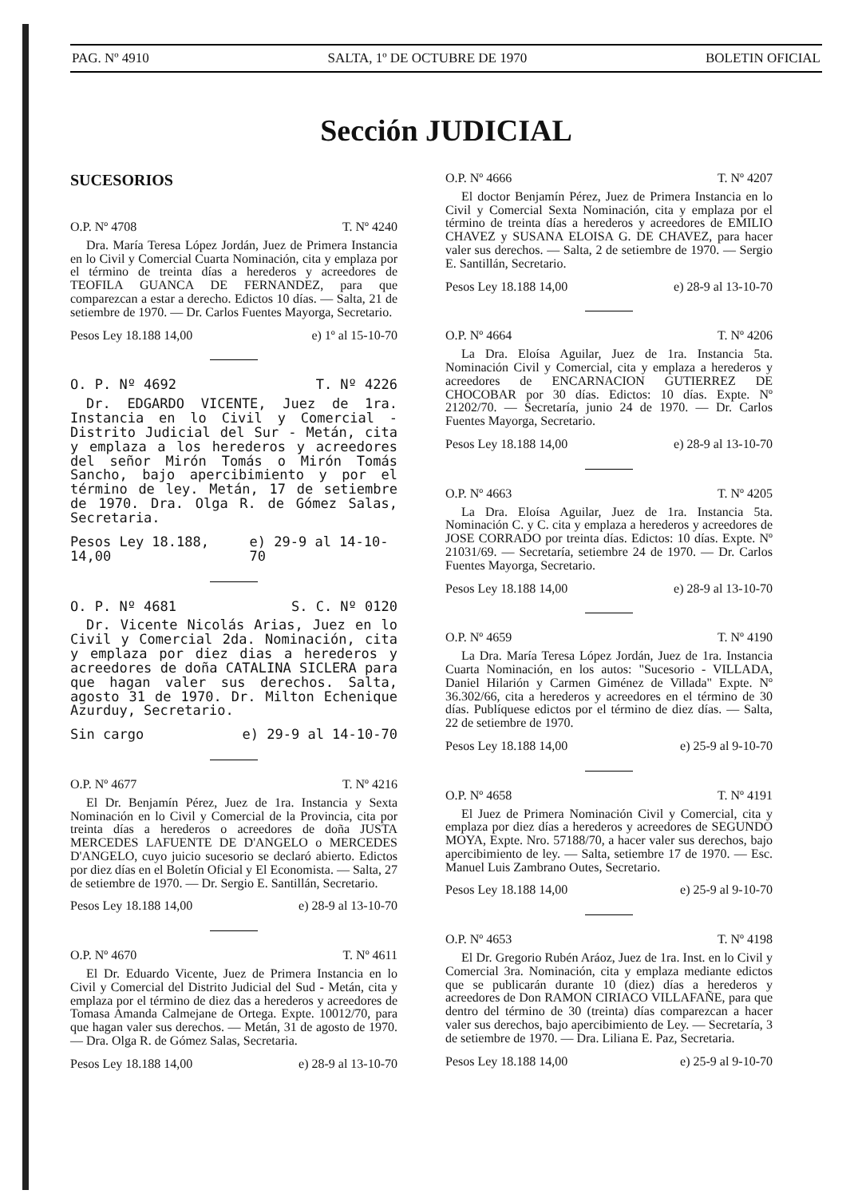PAG. Nº 4910 SALTA, 1º DE OCTUBRE DE 1970 BOLETIN OFICIAL
Sección JUDICIAL
SUCESORIOS
O.P. Nº 4708 T. Nº 4240
Dra. María Teresa López Jordán, Juez de Primera Instancia en lo Civil y Comercial Cuarta Nominación, cita y emplaza por el término de treinta días a herederos y acreedores de TEOFILA GUANCA DE FERNANDEZ, para que comparezcan a estar a derecho. Edictos 10 días. — Salta, 21 de setiembre de 1970. — Dr. Carlos Fuentes Mayorga, Secretario.
Pesos Ley 18.188 14,00 e) 1º al 15-10-70
O. P. Nº 4692 T. Nº 4226
Dr. EDGARDO VICENTE, Juez de 1ra. Instancia en lo Civil y Comercial - Distrito Judicial del Sur - Metán, cita y emplaza a los herederos y acreedores del señor Mirón Tomás o Mirón Tomás Sancho, bajo apercibimiento y por el término de ley. Metán, 17 de setiembre de 1970. Dra. Olga R. de Gómez Salas, Secretaria.
Pesos Ley 18.188, 14,00 e) 29-9 al 14-10-70
O. P. Nº 4681 S. C. Nº 0120
Dr. Vicente Nicolás Arias, Juez en lo Civil y Comercial 2da. Nominación, cita y emplaza por diez dias a herederos y acreedores de doña CATALINA SICLERA para que hagan valer sus derechos. Salta, agosto 31 de 1970. Dr. Milton Echenique Azurduy, Secretario.
Sin cargo e) 29-9 al 14-10-70
O.P. Nº 4677 T. Nº 4216
El Dr. Benjamín Pérez, Juez de 1ra. Instancia y Sexta Nominación en lo Civil y Comercial de la Provincia, cita por treinta días a herederos o acreedores de doña JUSTA MERCEDES LAFUENTE DE D'ANGELO o MERCEDES D'ANGELO, cuyo juicio sucesorio se declaró abierto. Edictos por diez días en el Boletín Oficial y El Economista. — Salta, 27 de setiembre de 1970. — Dr. Sergio E. Santillán, Secretario.
Pesos Ley 18.188 14,00 e) 28-9 al 13-10-70
O.P. Nº 4670 T. Nº 4611
El Dr. Eduardo Vicente, Juez de Primera Instancia en lo Civil y Comercial del Distrito Judicial del Sud - Metán, cita y emplaza por el término de diez das a herederos y acreedores de Tomasa Amanda Calmejane de Ortega. Expte. 10012/70, para que hagan valer sus derechos. — Metán, 31 de agosto de 1970. — Dra. Olga R. de Gómez Salas, Secretaria.
Pesos Ley 18.188 14,00 e) 28-9 al 13-10-70
O.P. Nº 4666 T. Nº 4207
El doctor Benjamín Pérez, Juez de Primera Instancia en lo Civil y Comercial Sexta Nominación, cita y emplaza por el término de treinta días a herederos y acreedores de EMILIO CHAVEZ y SUSANA ELOISA G. DE CHAVEZ, para hacer valer sus derechos. — Salta, 2 de setiembre de 1970. — Sergio E. Santillán, Secretario.
Pesos Ley 18.188 14,00 e) 28-9 al 13-10-70
O.P. Nº 4664 T. Nº 4206
La Dra. Eloísa Aguilar, Juez de 1ra. Instancia 5ta. Nominación Civil y Comercial, cita y emplaza a herederos y acreedores de ENCARNACION GUTIERREZ DE CHOCOBAR por 30 días. Edictos: 10 días. Expte. Nº 21202/70. — Secretaría, junio 24 de 1970. — Dr. Carlos Fuentes Mayorga, Secretario.
Pesos Ley 18.188 14,00 e) 28-9 al 13-10-70
O.P. Nº 4663 T. Nº 4205
La Dra. Eloísa Aguilar, Juez de 1ra. Instancia 5ta. Nominación C. y C. cita y emplaza a herederos y acreedores de JOSE CORRADO por treinta días. Edictos: 10 días. Expte. Nº 21031/69. — Secretaría, setiembre 24 de 1970. — Dr. Carlos Fuentes Mayorga, Secretario.
Pesos Ley 18.188 14,00 e) 28-9 al 13-10-70
O.P. Nº 4659 T. Nº 4190
La Dra. María Teresa López Jordán, Juez de 1ra. Instancia Cuarta Nominación, en los autos: "Sucesorio - VILLADA, Daniel Hilarión y Carmen Giménez de Villada" Expte. Nº 36.302/66, cita a herederos y acreedores en el término de 30 días. Publíquese edictos por el término de diez días. — Salta, 22 de setiembre de 1970.
Pesos Ley 18.188 14,00 e) 25-9 al 9-10-70
O.P. Nº 4658 T. Nº 4191
El Juez de Primera Nominación Civil y Comercial, cita y emplaza por diez días a herederos y acreedores de SEGUNDO MOYA, Expte. Nro. 57188/70, a hacer valer sus derechos, bajo apercibimiento de ley. — Salta, setiembre 17 de 1970. — Esc. Manuel Luis Zambrano Outes, Secretario.
Pesos Ley 18.188 14,00 e) 25-9 al 9-10-70
O.P. Nº 4653 T. Nº 4198
El Dr. Gregorio Rubén Aráoz, Juez de 1ra. Inst. en lo Civil y Comercial 3ra. Nominación, cita y emplaza mediante edictos que se publicarán durante 10 (diez) días a herederos y acreedores de Don RAMON CIRIACO VILLAFAÑE, para que dentro del término de 30 (treinta) días comparezcan a hacer valer sus derechos, bajo apercibimiento de Ley. — Secretaría, 3 de setiembre de 1970. — Dra. Liliana E. Paz, Secretaria.
Pesos Ley 18.188 14,00 e) 25-9 al 9-10-70